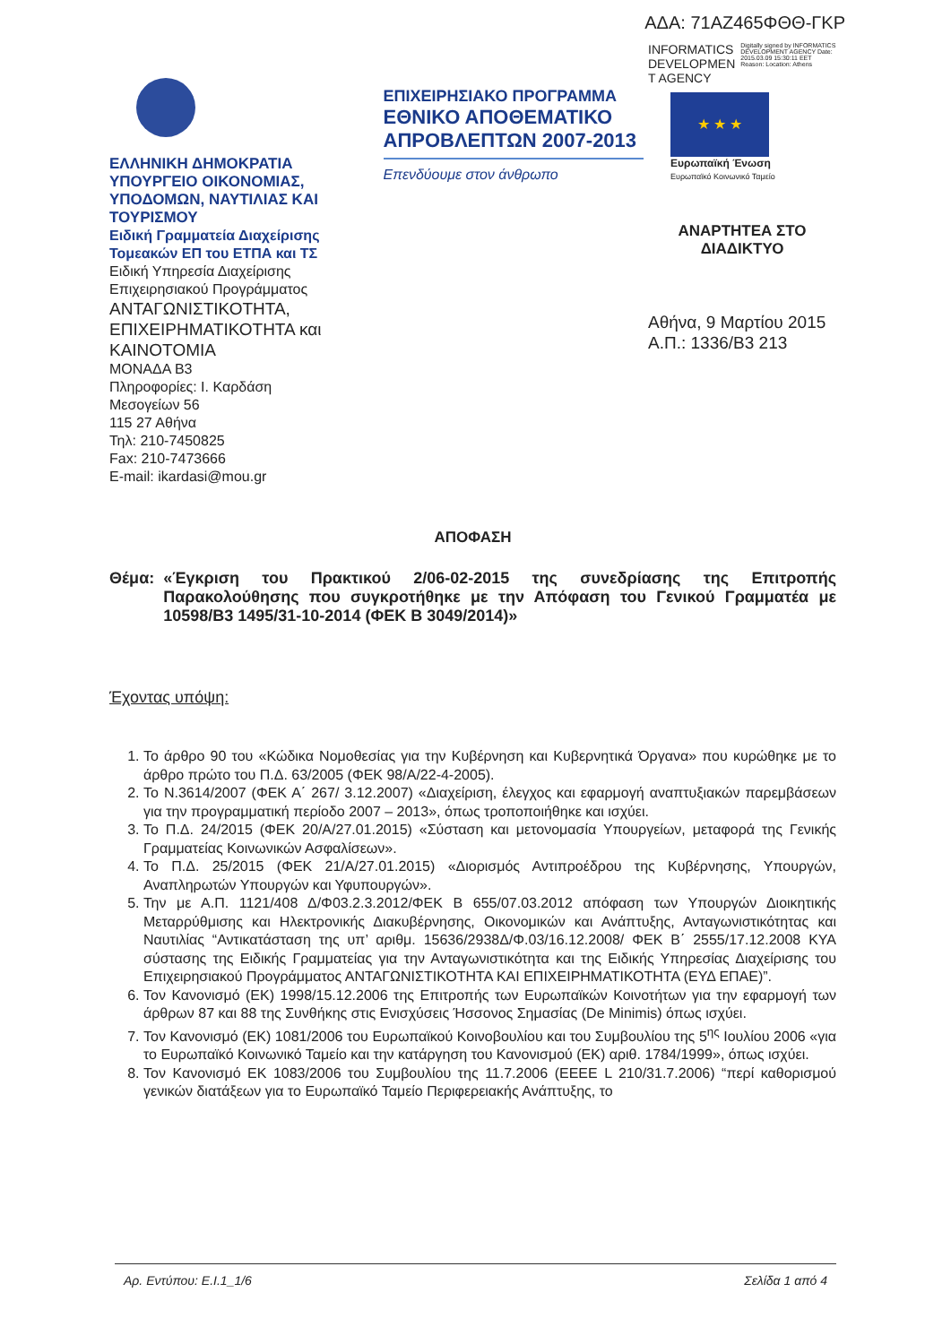ΑΔΑ: 71ΑΖ465ΦΘΘ-ΓΚΡ
ΕΛΛΗΝΙΚΗ ΔΗΜΟΚΡΑΤΙΑ
ΥΠΟΥΡΓΕΙΟ ΟΙΚΟΝΟΜΙΑΣ, ΥΠΟΔΟΜΩΝ, ΝΑΥΤΙΛΙΑΣ ΚΑΙ ΤΟΥΡΙΣΜΟΥ
Ειδική Γραμματεία Διαχείρισης Τομεακών ΕΠ του ΕΤΠΑ και ΤΣ
Ειδική Υπηρεσία Διαχείρισης Επιχειρησιακού Προγράμματος
ΑΝΤΑΓΩΝΙΣΤΙΚΟΤΗΤΑ, ΕΠΙΧΕΙΡΗΜΑΤΙΚΟΤΗΤΑ και ΚΑΙΝΟΤΟΜΙΑ
ΜΟΝΑΔΑ Β3
Πληροφορίες: Ι. Καρδάση
Μεσογείων 56
115 27 Αθήνα
Τηλ: 210-7450825
Fax: 210-7473666
E-mail: ikardasi@mou.gr
ΕΠΙΧΕΙΡΗΣΙΑΚΟ ΠΡΟΓΡΑΜΜΑ
ΕΘΝΙΚΟ ΑΠΟΘΕΜΑΤΙΚΟ ΑΠΡΟΒΛΕΠΤΩΝ 2007-2013
Επενδύουμε στον άνθρωπο
INFORMATICS DEVELOPMEN T AGENCY
Digitally signed by INFORMATICS DEVELOPMENT AGENCY Date: 2015.03.09 15:30:11 EET Reason: Location: Athens
★ ★ ★
Ευρωπαϊκή Ένωση
Ευρωπαϊκό Κοινωνικό Ταμείο
ΑΝΑΡΤΗΤΕΑ ΣΤΟ
ΔΙΑΔΙΚΤΥΟ
Αθήνα, 9 Μαρτίου 2015
Α.Π.: 1336/Β3 213
ΑΠΟΦΑΣΗ
Θέμα: «Έγκριση του Πρακτικού 2/06-02-2015 της συνεδρίασης της Επιτροπής Παρακολούθησης που συγκροτήθηκε με την Απόφαση του Γενικού Γραμματέα με 10598/Β3 1495/31-10-2014 (ΦΕΚ Β 3049/2014)»
Έχοντας υπόψη:
1. Το άρθρο 90 του «Κώδικα Νομοθεσίας για την Κυβέρνηση και Κυβερνητικά Όργανα» που κυρώθηκε με το άρθρο πρώτο του Π.Δ. 63/2005 (ΦΕΚ 98/Α/22-4-2005).
2. Το Ν.3614/2007 (ΦΕΚ Α΄ 267/ 3.12.2007) «Διαχείριση, έλεγχος και εφαρμογή αναπτυξιακών παρεμβάσεων για την προγραμματική περίοδο 2007 – 2013», όπως τροποποιήθηκε και ισχύει.
3. Το Π.Δ. 24/2015 (ΦΕΚ 20/Α/27.01.2015) «Σύσταση και μετονομασία Υπουργείων, μεταφορά της Γενικής Γραμματείας Κοινωνικών Ασφαλίσεων».
4. Το Π.Δ. 25/2015 (ΦΕΚ 21/Α/27.01.2015) «Διορισμός Αντιπροέδρου της Κυβέρνησης, Υπουργών, Αναπληρωτών Υπουργών και Υφυπουργών».
5. Την με Α.Π. 1121/408 Δ/Φ03.2.3.2012/ΦΕΚ Β 655/07.03.2012 απόφαση των Υπουργών Διοικητικής Μεταρρύθμισης και Ηλεκτρονικής Διακυβέρνησης, Οικονομικών και Ανάπτυξης, Ανταγωνιστικότητας και Ναυτιλίας “Αντικατάσταση της υπ’ αριθμ. 15636/2938Δ/Φ.03/16.12.2008/ ΦΕΚ Β΄ 2555/17.12.2008 ΚΥΑ σύστασης της Ειδικής Γραμματείας για την Ανταγωνιστικότητα και της Ειδικής Υπηρεσίας Διαχείρισης του Επιχειρησιακού Προγράμματος ΑΝΤΑΓΩΝΙΣΤΙΚΟΤΗΤΑ ΚΑΙ ΕΠΙΧΕΙΡΗΜΑΤΙΚΟΤΗΤΑ (ΕΥΔ ΕΠΑΕ)”.
6. Τον Κανονισμό (ΕΚ) 1998/15.12.2006 της Επιτροπής των Ευρωπαϊκών Κοινοτήτων για την εφαρμογή των άρθρων 87 και 88 της Συνθήκης στις Ενισχύσεις Ήσσονος Σημασίας (De Minimis) όπως ισχύει.
7. Τον Κανονισμό (ΕΚ) 1081/2006 του Ευρωπαϊκού Κοινοβουλίου και του Συμβουλίου της 5<sup>ης</sup> Ιουλίου 2006 «για το Ευρωπαϊκό Κοινωνικό Ταμείο και την κατάργηση του Κανονισμού (ΕΚ) αριθ. 1784/1999», όπως ισχύει.
8. Τον Κανονισμό ΕΚ 1083/2006 του Συμβουλίου της 11.7.2006 (ΕΕΕΕ L 210/31.7.2006) “περί καθορισμού γενικών διατάξεων για το Ευρωπαϊκό Ταμείο Περιφερειακής Ανάπτυξης, το
Αρ. Εντύπου: Ε.Ι.1_1/6 Σελίδα 1 από 4